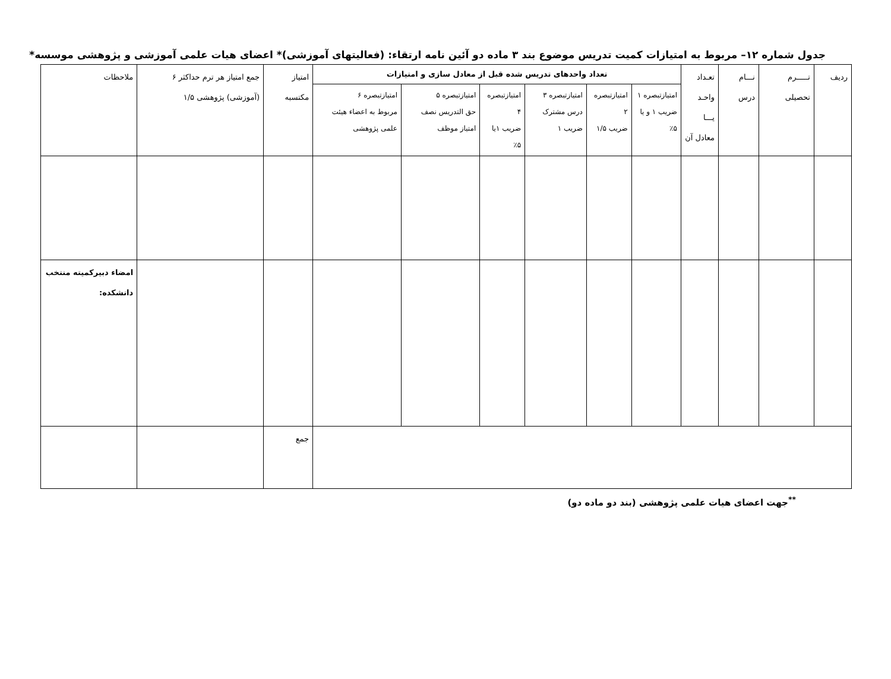جدول شماره ۱۲– مربوط به امتیازات کمیت تدریس موضوع بند ۳ ماده دو آئین نامه ارتقاء: (فعالیتهای آموزشی)* اعضای هیات علمی آموزشی و پژوهشی موسسه*
| ردیف | تـــــرم تحصیلی | نـــام درس | تعـداد واحـد یـــا معادل آن | تعداد واحدهای تدریس شده قبل از معادل سازی و امتیازات | | | | | | امتیاز مکتسبه | جمع امتیاز هر ترم حداکثر ۶ (آموزشی) پژوهشی ۱/۵ | ملاحظات |
| --- | --- | --- | --- | --- | --- | --- | --- | --- | --- | --- | --- | --- |
| | | | | امتیازتبصره ۱ ضریب ۱ و یا ۵٪ | امتیازتبصره ۲ ضریب ۱/۵ | امتیازتبصره ۳ درس مشترک ضریب ۱ | امتیازتبصره ۴ ضریب ۱یا ۵٪ | امتیازتبصره ۵ حق التدریس نصف امتیاز موظف | امتیازتبصره ۶ مربوط به اعضاء هیئت علمی پژوهشی | | | |
| | | | | | | | | | | | | امضاء دبیرکمیته منتخب دانشکده: |
| | | | | | | | | | | جمع | | |
<sup>**</sup> جهت اعضای هیات علمی پژوهشی (بند دو ماده دو)